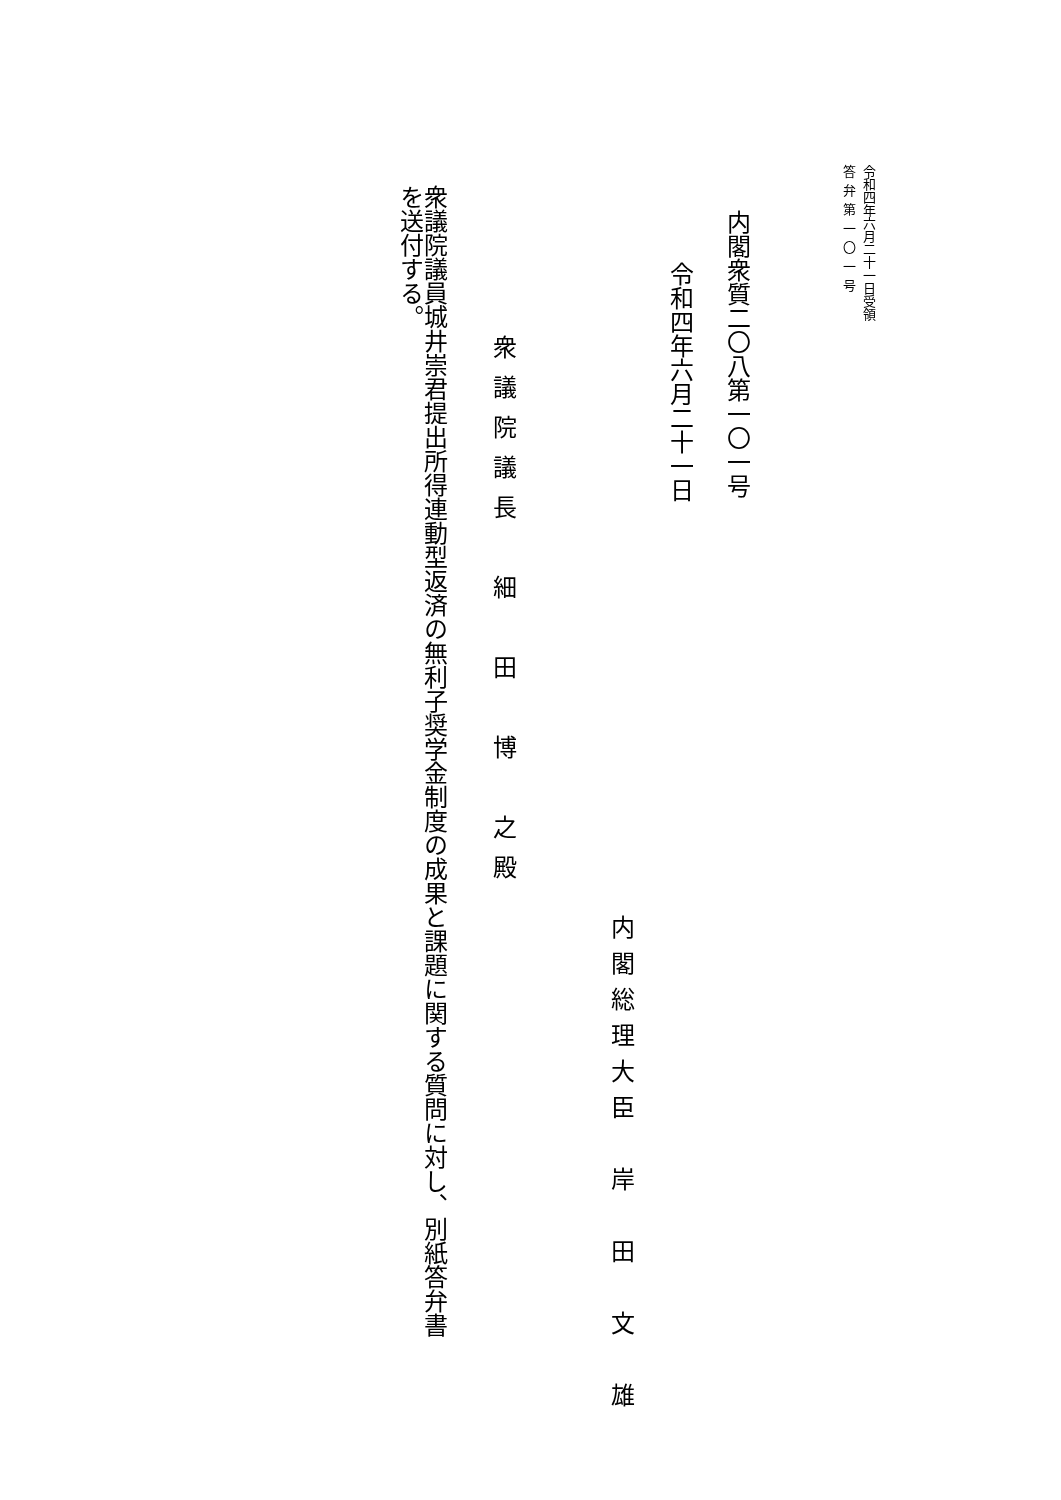令和四年六月二十一日受領
答弁第一〇一号
内閣衆質二〇八第一〇一号
令和四年六月二十一日
内閣総理大臣　岸　田　文　雄
衆議院議長　細　田　博　之殿
衆議院議員城井崇君提出所得連動型返済の無利子奨学金制度の成果と課題に関する質問に対し、別紙答弁書を送付する。